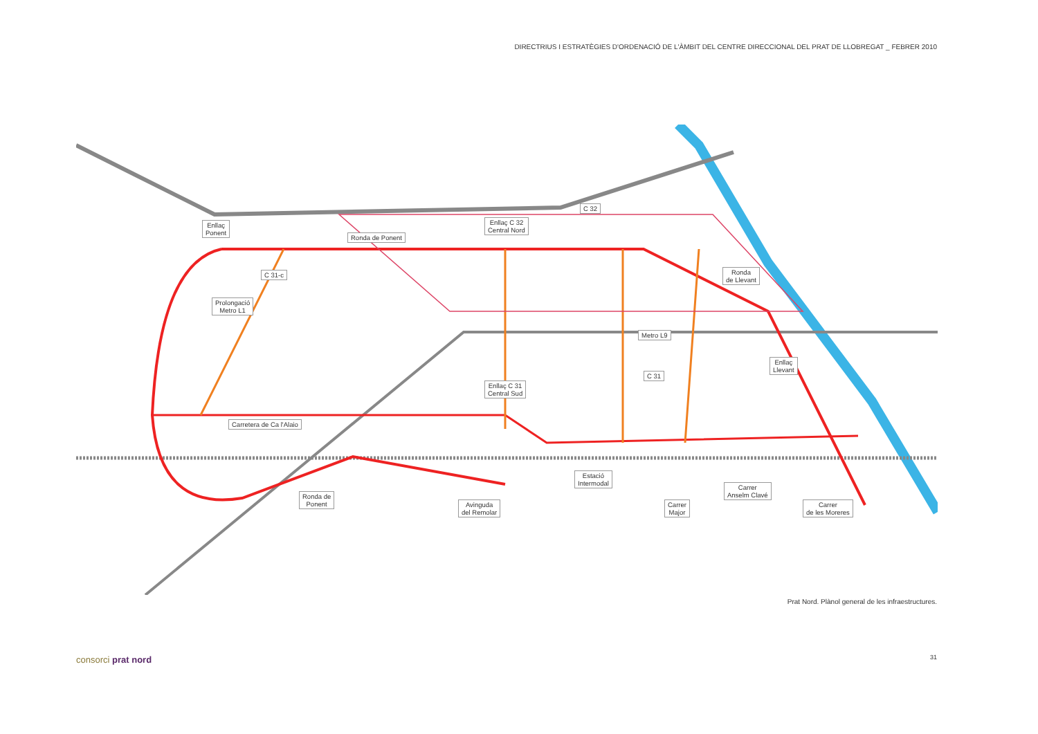DIRECTRIUS I ESTRATÈGIES D'ORDENACIÓ DE L'ÀMBIT DEL CENTRE DIRECCIONAL DEL PRAT DE LLOBREGAT _ FEBRER 2010
Enllaç
Ponent
Ronda de Ponent
Enllaç C 32
Central Nord
C 32
C 31-c
Prolongació
Metro L1
Ronda
de Llevant
Metro L9
Enllaç
Llevant
C 31
Enllaç C 31
Central Sud
Carretera de Ca l'Alaio
Ronda de
Ponent
Avinguda
del Remolar
Estació
Intermodal
Carrer
Major
Carrer
Anselm Clavé
Carrer
de les Moreres
Prat Nord. Plànol general de les infraestructures.
consorci prat nord 31